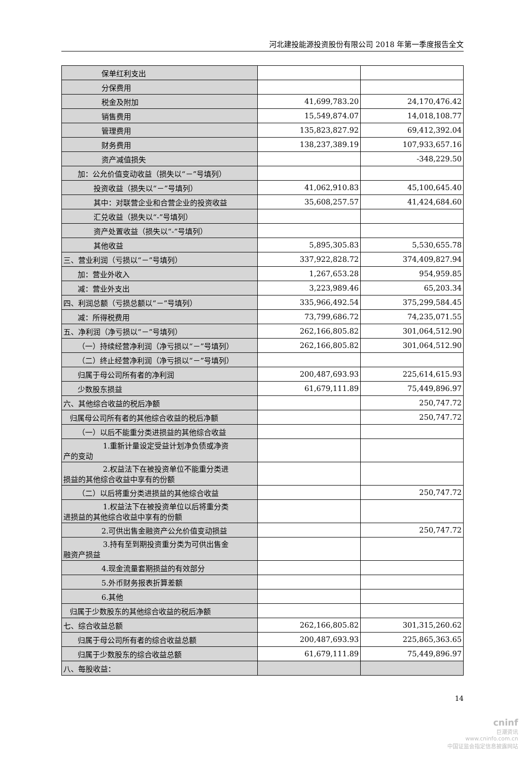河北建投能源投资股份有限公司 2018 年第一季度报告全文
| 保单红利支出 | | |
| 分保费用 | | |
| 税金及附加 | 41,699,783.20 | 24,170,476.42 |
| 销售费用 | 15,549,874.07 | 14,018,108.77 |
| 管理费用 | 135,823,827.92 | 69,412,392.04 |
| 财务费用 | 138,237,389.19 | 107,933,657.16 |
| 资产减值损失 | | -348,229.50 |
| 加：公允价值变动收益（损失以“－”号填列） | | |
| 投资收益（损失以“－”号填列） | 41,062,910.83 | 45,100,645.40 |
| 其中：对联营企业和合营企业的投资收益 | 35,608,257.57 | 41,424,684.60 |
| 汇兑收益（损失以“-”号填列） | | |
| 资产处置收益（损失以“-”号填列） | | |
| 其他收益 | 5,895,305.83 | 5,530,655.78 |
| 三、营业利润（亏损以“－”号填列） | 337,922,828.72 | 374,409,827.94 |
| 加：营业外收入 | 1,267,653.28 | 954,959.85 |
| 减：营业外支出 | 3,223,989.46 | 65,203.34 |
| 四、利润总额（亏损总额以“－”号填列） | 335,966,492.54 | 375,299,584.45 |
| 减：所得税费用 | 73,799,686.72 | 74,235,071.55 |
| 五、净利润（净亏损以“－”号填列） | 262,166,805.82 | 301,064,512.90 |
| （一）持续经营净利润（净亏损以“－”号填列） | 262,166,805.82 | 301,064,512.90 |
| （二）终止经营净利润（净亏损以“－”号填列） | | |
| 归属于母公司所有者的净利润 | 200,487,693.93 | 225,614,615.93 |
| 少数股东损益 | 61,679,111.89 | 75,449,896.97 |
| 六、其他综合收益的税后净额 | | 250,747.72 |
| 归属母公司所有者的其他综合收益的税后净额 | | 250,747.72 |
| （一）以后不能重分类进损益的其他综合收益 | | |
| 1.重新计量设定受益计划净负债或净资 产的变动 | | |
| 2.权益法下在被投资单位不能重分类进 损益的其他综合收益中享有的份额 | | |
| （二）以后将重分类进损益的其他综合收益 | | 250,747.72 |
| 1.权益法下在被投资单位以后将重分类 进损益的其他综合收益中享有的份额 | | |
| 2.可供出售金融资产公允价值变动损益 | | 250,747.72 |
| 3.持有至到期投资重分类为可供出售金 融资产损益 | | |
| 4.现金流量套期损益的有效部分 | | |
| 5.外币财务报表折算差额 | | |
| 6.其他 | | |
| 归属于少数股东的其他综合收益的税后净额 | | |
| 七、综合收益总额 | 262,166,805.82 | 301,315,260.62 |
| 归属于母公司所有者的综合收益总额 | 200,487,693.93 | 225,865,363.65 |
| 归属于少数股东的综合收益总额 | 61,679,111.89 | 75,449,896.97 |
| 八、每股收益： | | |
14
cninf
巨潮资讯
www.cninfo.com.cn
中国证监会指定信息披露网站